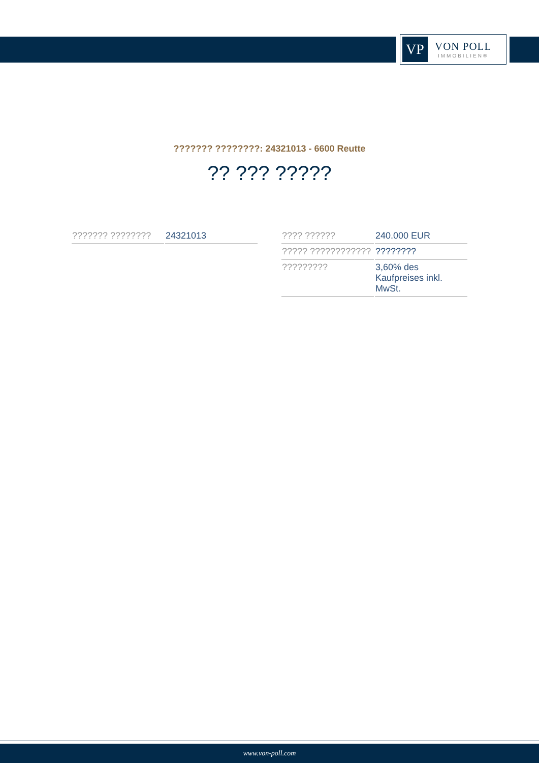VP
VON POLL
IMMOBILIEN®
??????? ????????: 24321013 - 6600 Reutte
?? ??? ?????
| ??????? ???????? | 24321013 |
| ???? ?????? | 240.000 EUR |
| ????? ???????????? | ???????? |
| ????????? | 3,60% des Kaufpreises inkl. MwSt. |
www.von-poll.com